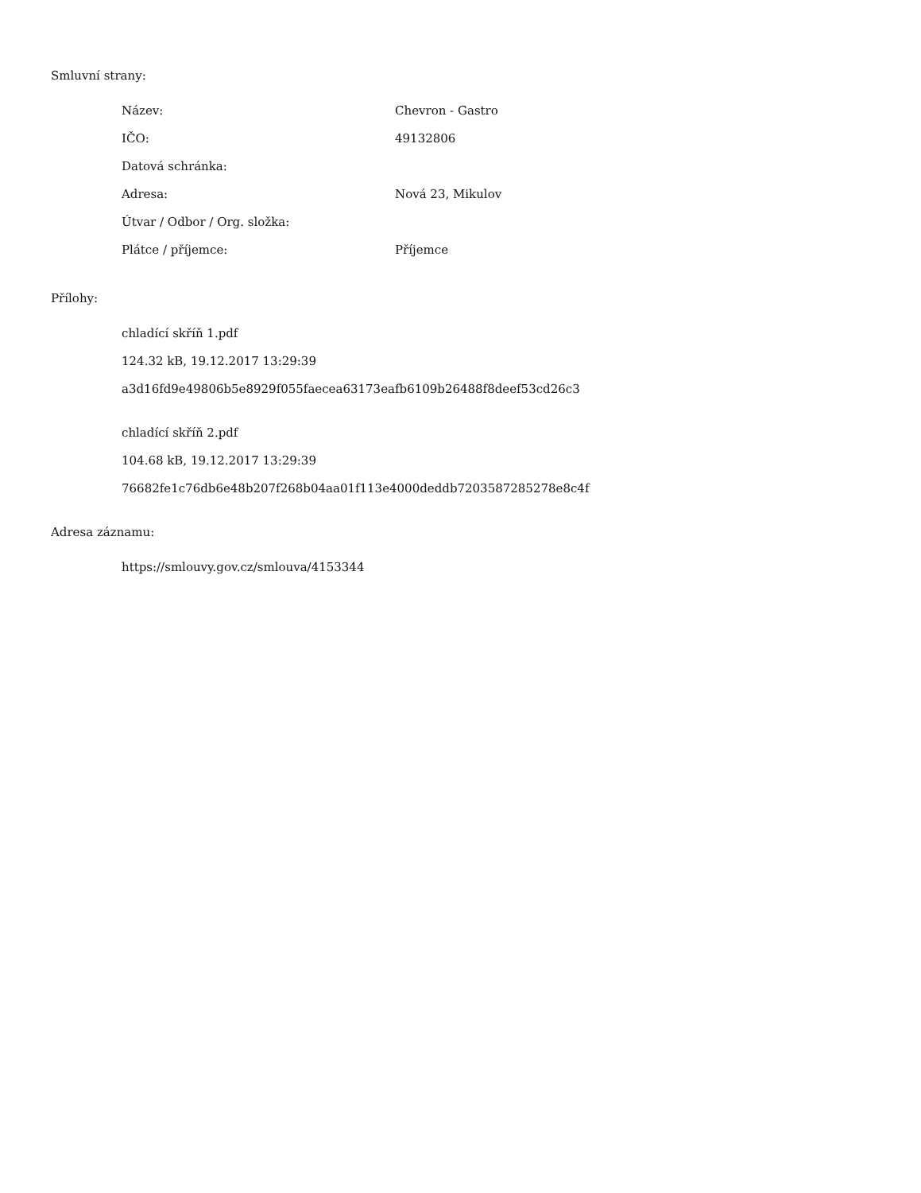Smluvní strany:
| Název: | Chevron - Gastro |
| IČO: | 49132806 |
| Datová schránka: | |
| Adresa: | Nová 23, Mikulov |
| Útvar / Odbor / Org. složka: | |
| Plátce / příjemce: | Příjemce |
Přílohy:
chladící skříň 1.pdf
124.32 kB, 19.12.2017 13:29:39
a3d16fd9e49806b5e8929f055faecea63173eafb6109b26488f8deef53cd26c3
chladící skříň 2.pdf
104.68 kB, 19.12.2017 13:29:39
76682fe1c76db6e48b207f268b04aa01f113e4000deddb7203587285278e8c4f
Adresa záznamu:
https://smlouvy.gov.cz/smlouva/4153344